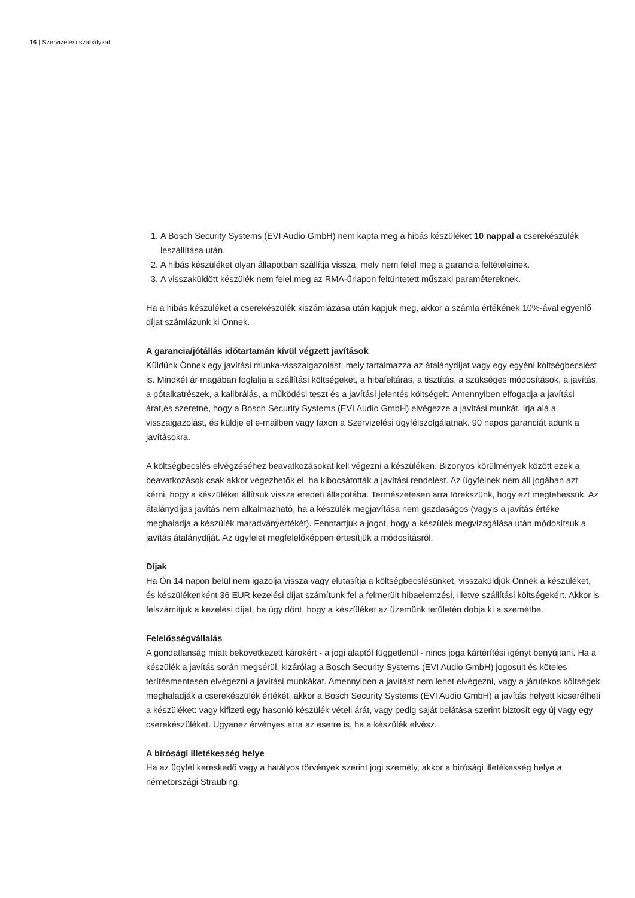16 | Szervizelési szabályzat
1. A Bosch Security Systems (EVI Audio GmbH) nem kapta meg a hibás készüléket 10 nappal a cserekészülék leszállítása után.
2. A hibás készüléket olyan állapotban szállítja vissza, mely nem felel meg a garancia feltételeinek.
3. A visszaküldött készülék nem felel meg az RMA-űrlapon feltüntetett műszaki paramétereknek.
Ha a hibás készüléket a cserekészülék kiszámlázása után kapjuk meg, akkor a számla értékének 10%-ával egyenlő díjat számlázunk ki Önnek.
A garancia/jótállás időtartamán kívül végzett javítások
Küldünk Önnek egy javítási munka-visszaigazolást, mely tartalmazza az átalánydíjat vagy egy egyéni költségbecslést is. Mindkét ár magában foglalja a szállítási költségeket, a hibafeltárás, a tisztítás, a szükséges módosítások, a javítás, a pótalkatrészek, a kalibrálás, a működési teszt és a javítási jelentés költségeit. Amennyiben elfogadja a javítási árat,és szeretné, hogy a Bosch Security Systems (EVI Audio GmbH) elvégezze a javítási munkát, írja alá a visszaigazolást, és küldje el e-mailben vagy faxon a Szervizelési ügyfélszolgálatnak. 90 napos garanciát adunk a javításokra.
A költségbecslés elvégzéséhez beavatkozásokat kell végezni a készüléken. Bizonyos körülmények között ezek a beavatkozások csak akkor végezhetők el, ha kibocsátották a javítási rendelést. Az ügyfélnek nem áll jogában azt kérni, hogy a készüléket állítsuk vissza eredeti állapotába. Természetesen arra törekszünk, hogy ezt megtehessük. Az átalánydíjas javítás nem alkalmazható, ha a készülék megjavítása nem gazdaságos (vagyis a javítás értéke meghaladja a készülék maradványértékét). Fenntartjuk a jogot, hogy a készülék megvizsgálása után módosítsuk a javítás átalánydíját. Az ügyfelet megfelelőképpen értesítjük a módosításról.
Díjak
Ha Ön 14 napon belül nem igazolja vissza vagy elutasítja a költségbecslésünket, visszaküldjük Önnek a készüléket, és készülékenként 36 EUR kezelési díjat számítunk fel a felmerült hibaelemzési, illetve szállítási költségekért. Akkor is felszámítjuk a kezelési díjat, ha úgy dönt, hogy a készüléket az üzemünk területén dobja ki a szemétbe.
Felelősségvállalás
A gondatlanság miatt bekövetkezett károkért - a jogi alaptól függetlenül - nincs joga kártérítési igényt benyújtani. Ha a készülék a javítás során megsérül, kizárólag a Bosch Security Systems (EVI Audio GmbH) jogosult és köteles térítésmentesen elvégezni a javítási munkákat. Amennyiben a javítást nem lehet elvégezni, vagy a járulékos költségek meghaladják a cserekészülék értékét, akkor a Bosch Security Systems (EVI Audio GmbH) a javítás helyett kicserélheti a készüléket: vagy kifizeti egy hasonló készülék vételi árát, vagy pedig saját belátása szerint biztosít egy új vagy egy cserekészüléket. Ugyanez érvényes arra az esetre is, ha a készülék elvész.
A bírósági illetékesség helye
Ha az ügyfél kereskedő vagy a hatályos törvények szerint jogi személy, akkor a bírósági illetékesség helye a németországi Straubing.